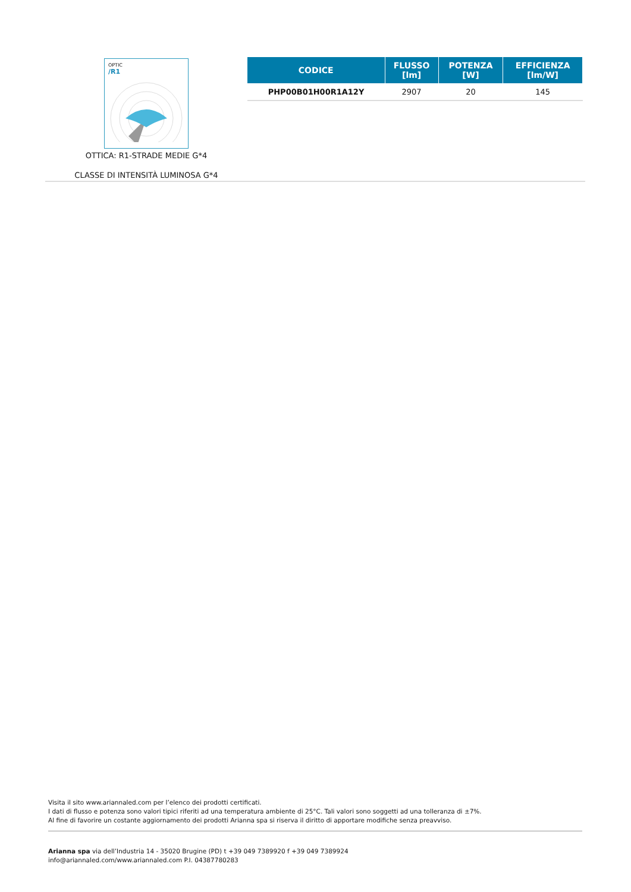OPTIC
/R1
OTTICA: R1-STRADE MEDIE G*4
CLASSE DI INTENSITÀ LUMINOSA G*4
| CODICE | FLUSSO [lm] | POTENZA [W] | EFFICIENZA [lm/W] |
| --- | --- | --- | --- |
| PHP00B01H00R1A12Y | 2907 | 20 | 145 |
Visita il sito www.ariannaled.com per l’elenco dei prodotti certificati.
I dati di flusso e potenza sono valori tipici riferiti ad una temperatura ambiente di 25°C. Tali valori sono soggetti ad una tolleranza di ±7%.
Al fine di favorire un costante aggiornamento dei prodotti Arianna spa si riserva il diritto di apportare modifiche senza preavviso.
Arianna spa via dell’Industria 14 - 35020 Brugine (PD) t +39 049 7389920 f +39 049 7389924
info@ariannaled.com/www.ariannaled.com P.I. 04387780283